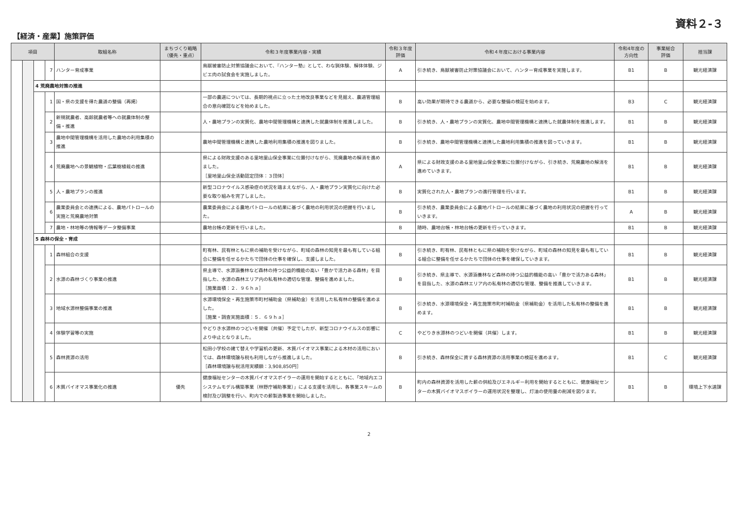資料２-３
【経済・産業】施策評価
| 項目 | | | | 取組名称 | まちづくり戦略 （優先・重点） | 令和３年度事業内容・実績 | 令和３年度 評価 | 令和４年度における事業内容 | 令和4年度の 方向性 | 事業総合 評価 | 担当課 |
| --- | --- | --- | --- | --- | --- | --- | --- | --- | --- | --- | --- |
| | | | 7 | ハンター育成事業 | | 鳥獣被害防止対策協議会において、『ハンター塾』として、わな猟体験、解体体験、ジビエ肉の試食会を実施しました。 | A | 引き続き、鳥獣被害防止対策協議会において、ハンター育成事業を実施します。 | B1 | B | 観光経済課 |
| | | 4 荒廃農地対策の推進 | | | | | | | | | |
| | | | 1 | 国・県の支援を得た農道の整備（再掲） | | 一部の農道については、長期的視点に立った土地改良事業などを見据え、農道管理組合の意向確認などを始めました。 | B | 高い効果が期待できる農道から、必要な整備の検証を始めます。 | B3 | C | 観光経済課 |
| | | | 2 | 新規就農者、高齢就農者等への就農体制の整備・推進 | | 人・農地プランの実質化、農地中間管理機構と連携した就農体制を推進しました。 | B | 引き続き、人・農地プランの実質化、農地中間管理機構と連携した就農体制を推進します。 | B1 | B | 観光経済課 |
| | | | 3 | 農地中間管理機構を活用した農地の利用集積の推進 | | 農地中間管理機構と連携した農地利用集積の推進を図りました。 | B | 引き続き、農地中間管理機構と連携した農地利用集積の推進を図っていきます。 | B1 | B | 観光経済課 |
| | | | 4 | 荒廃農地への景観植物・広葉樹植栽の推進 | | 県による財政支援のある里地里山保全事業に位置付けながら、荒廃農地の解消を進めました。 ［里地里山保全活動認定団体：３団体］ | A | 県による財政支援のある里地里山保全事業に位置付けながら、引き続き、荒廃農地の解消を進めていきます。 | B1 | B | 観光経済課 |
| | | | 5 | 人・農地プランの推進 | | 新型コロナウイルス感染症の状況を踏まえながら、人・農地プラン実質化に向けた必要な取り組みを完了しました。 | B | 実質化された人・農地プランの進行管理を行います。 | B1 | B | 観光経済課 |
| | | | 6 | 農業委員会との連携による、農地パトロールの実施と荒廃農地対策 | | 農業委員会による農地パトロールの結果に基づく農地の利用状況の把握を行いました。 | B | 引き続き、農業委員会による農地パトロールの結果に基づく農地の利用状況の把握を行っていきます。 | A | B | 観光経済課 |
| | | | 7 | 農地・林地等の情報等データ整備事業 | | 農地台帳の更新を行いました。 | B | 随時、農地台帳・林地台帳の更新を行っていきます。 | B1 | B | 観光経済課 |
| | | 5 森林の保全・育成 | | | | | | | | | |
| | | | 1 | 森林組合の支援 | | 町有林、民有林ともに県の補助を受けながら、町域の森林の知見を最も有している組合に整備を任せるかたちで団体の仕事を確保し、支援しました。 | B | 引き続き、町有林、民有林ともに県の補助を受けながら、町域の森林の知見を最も有している組合に整備を任せるかたちで団体の仕事を確保していきます。 | B1 | B | 観光経済課 |
| | | | 2 | 水源の森林づくり事業の推進 | | 県主導で、水源涵養林など森林の持つ公益的機能の高い「豊かで活力ある森林」を目指した、水源の森林エリア内の私有林の適切な管理、整備を進めました。 ［施業面積：２．９６ｈａ］ | B | 引き続き、県主導で、水源涵養林など森林の持つ公益的機能の高い「豊かで活力ある森林」を目指した、水源の森林エリア内の私有林の適切な管理、整備を推進していきます。 | B1 | B | 観光経済課 |
| | | | 3 | 地域水源林整備事業の推進 | | 水源環境保全・再生施策市町村補助金（県補助金）を活用した私有林の整備を進めました。 ［施業・調査実施面積：５．６９ｈａ］ | B | 引き続き、水源環境保全・再生施策市町村補助金（県補助金）を活用した私有林の整備を進めます。 | B1 | B | 観光経済課 |
| | | | 4 | 体験学習等の実施 | | やどりき水源林のつどいを開催（共催）予定でしたが、新型コロナウイルスの影響により中止となりました。 | C | やどりき水源林のつどいを開催（共催）します。 | B1 | B | 観光経済課 |
| | | | 5 | 森林資源の活用 | | 松田小学校の建て替えや学習机の更新、木質バイオマス事業による木材の活用においては、森林環境譲与税も利用しながら推進しました。 ［森林環境譲与税活用実績額：3,908,850円］ | B | 引き続き、森林保全に資する森林資源の活用事業の検証を進めます。 | B1 | C | 観光経済課 |
| | | | 6 | 木質バイオマス事業化の推進 | 優先 | 健康福祉センターの木質バイオマスボイラーの運用を開始するとともに、「地域内エコシステムモデル構築事業（林野庁補助事業）」による支援を活用し、各事業スキームの検討及び調整を行い、町内での薪製造事業を開始しました。 | B | 町内の森林資源を活用した薪の供給及びエネルギー利用を開始するとともに、健康福祉センターの木質バイオマスボイラーの運用状況を整理し、灯油の使用量の削減を図ります。 | B1 | B | 環境上下水道課 |
2